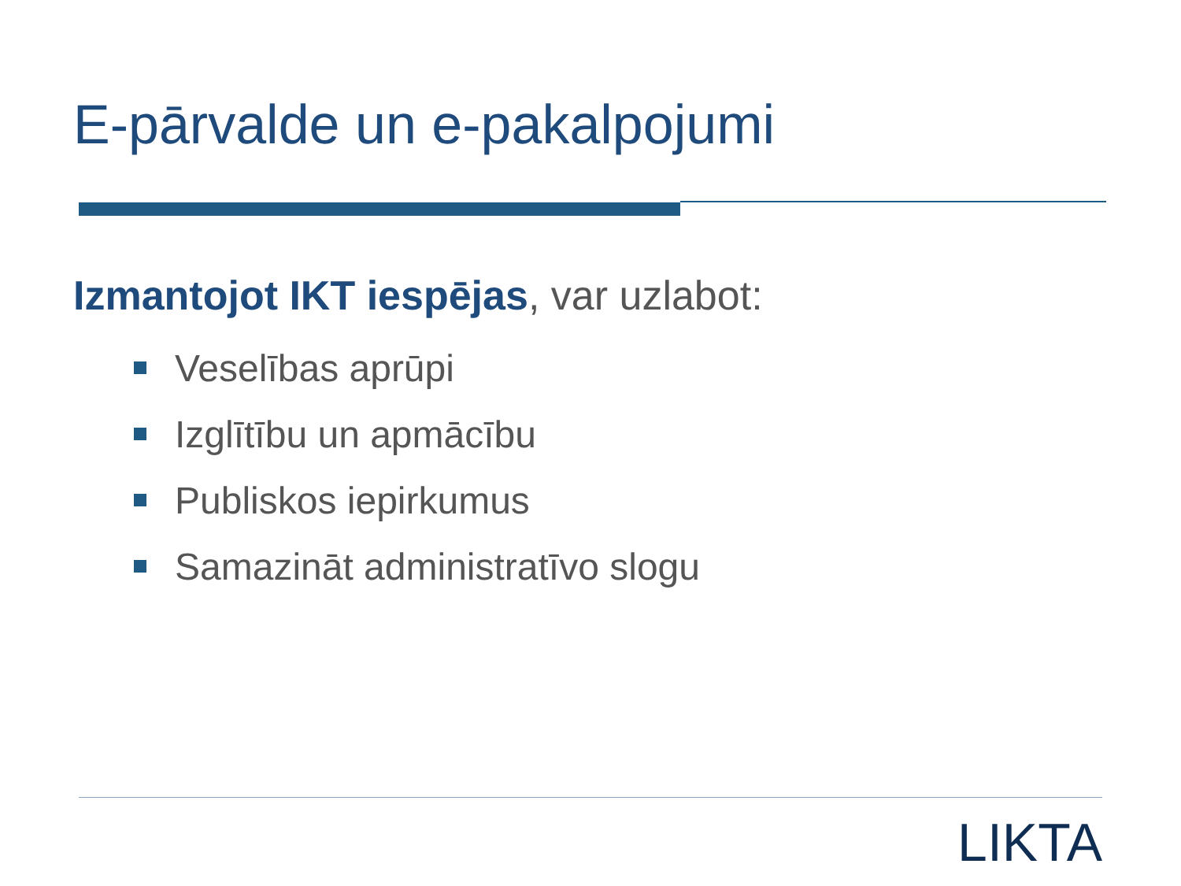E-pārvalde un e-pakalpojumi
Izmantojot IKT iespējas, var uzlabot:
Veselības aprūpi
Izglītību un apmācību
Publiskos iepirkumus
Samazināt administratīvo slogu
LIKTA